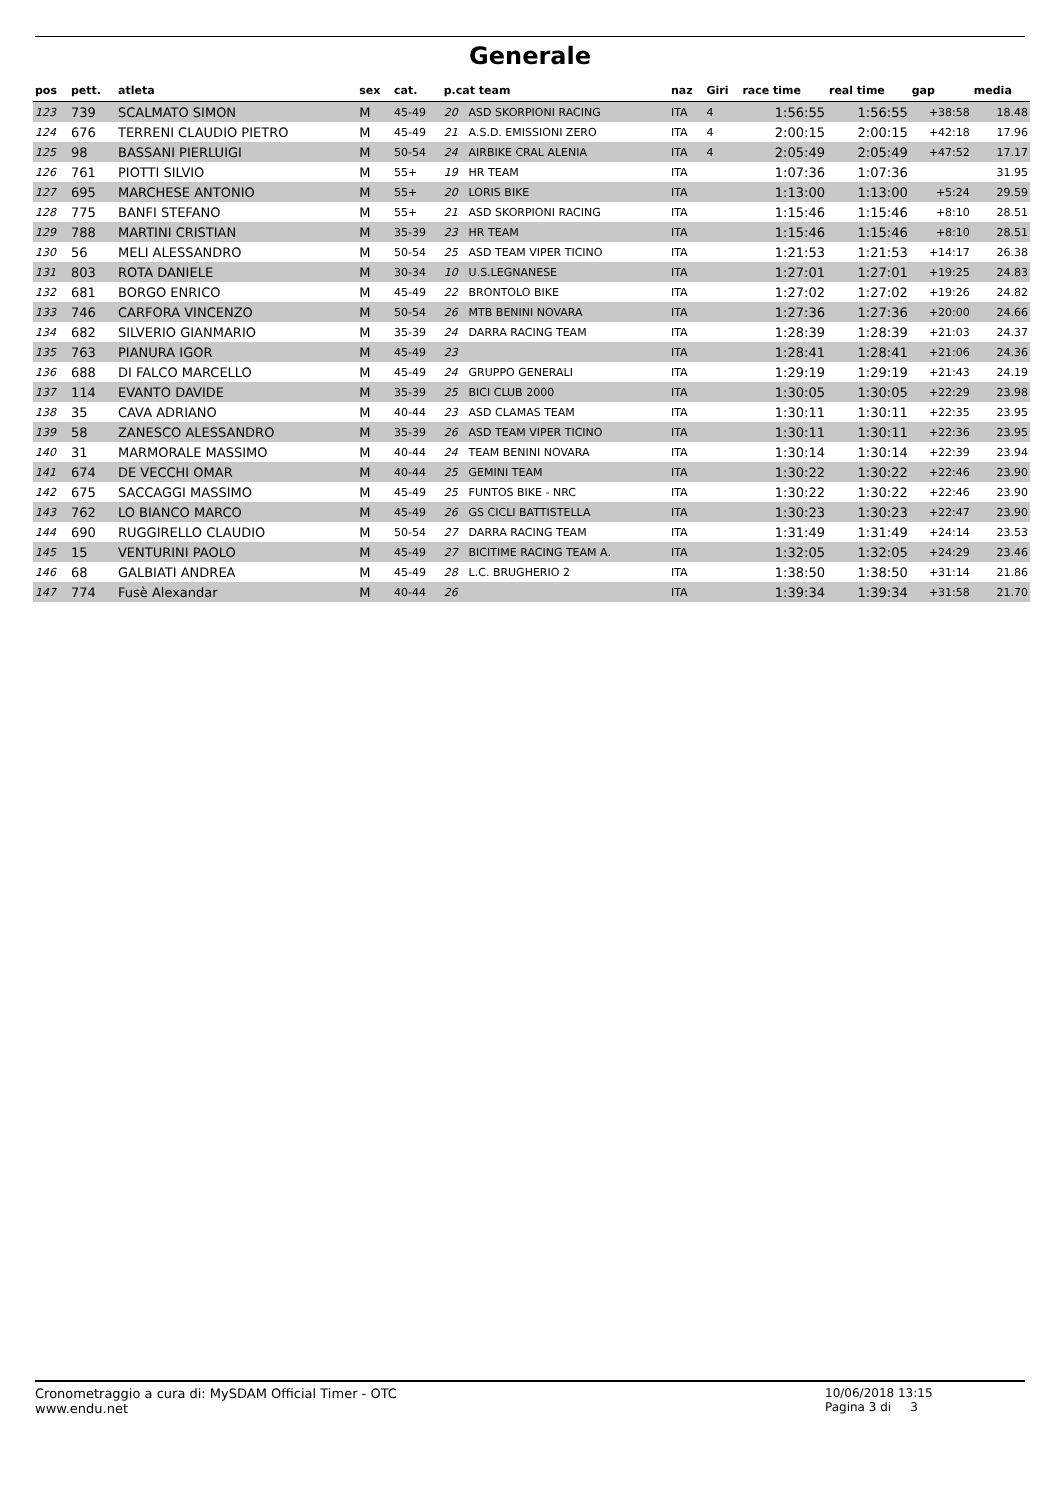Generale
| pos | pett. | atleta | sex | cat. | p.cat team | | naz | Giri | race time | real time | gap | media |
| --- | --- | --- | --- | --- | --- | --- | --- | --- | --- | --- | --- | --- |
| 123 | 739 | SCALMATO SIMON | M | 45-49 | 20 | ASD SKORPIONI RACING | ITA | 4 | 1:56:55 | 1:56:55 | +38:58 | 18.48 |
| 124 | 676 | TERRENI CLAUDIO PIETRO | M | 45-49 | 21 | A.S.D. EMISSIONI ZERO | ITA | 4 | 2:00:15 | 2:00:15 | +42:18 | 17.96 |
| 125 | 98 | BASSANI PIERLUIGI | M | 50-54 | 24 | AIRBIKE CRAL ALENIA | ITA | 4 | 2:05:49 | 2:05:49 | +47:52 | 17.17 |
| 126 | 761 | PIOTTI SILVIO | M | 55+ | 19 | HR TEAM | ITA | | 1:07:36 | 1:07:36 | | 31.95 |
| 127 | 695 | MARCHESE ANTONIO | M | 55+ | 20 | LORIS BIKE | ITA | | 1:13:00 | 1:13:00 | +5:24 | 29.59 |
| 128 | 775 | BANFI STEFANO | M | 55+ | 21 | ASD SKORPIONI RACING | ITA | | 1:15:46 | 1:15:46 | +8:10 | 28.51 |
| 129 | 788 | MARTINI CRISTIAN | M | 35-39 | 23 | HR TEAM | ITA | | 1:15:46 | 1:15:46 | +8:10 | 28.51 |
| 130 | 56 | MELI ALESSANDRO | M | 50-54 | 25 | ASD TEAM VIPER TICINO | ITA | | 1:21:53 | 1:21:53 | +14:17 | 26.38 |
| 131 | 803 | ROTA DANIELE | M | 30-34 | 10 | U.S.LEGNANESE | ITA | | 1:27:01 | 1:27:01 | +19:25 | 24.83 |
| 132 | 681 | BORGO ENRICO | M | 45-49 | 22 | BRONTOLO BIKE | ITA | | 1:27:02 | 1:27:02 | +19:26 | 24.82 |
| 133 | 746 | CARFORA VINCENZO | M | 50-54 | 26 | MTB BENINI NOVARA | ITA | | 1:27:36 | 1:27:36 | +20:00 | 24.66 |
| 134 | 682 | SILVERIO GIANMARIO | M | 35-39 | 24 | DARRA RACING TEAM | ITA | | 1:28:39 | 1:28:39 | +21:03 | 24.37 |
| 135 | 763 | PIANURA IGOR | M | 45-49 | 23 | | ITA | | 1:28:41 | 1:28:41 | +21:06 | 24.36 |
| 136 | 688 | DI FALCO MARCELLO | M | 45-49 | 24 | GRUPPO GENERALI | ITA | | 1:29:19 | 1:29:19 | +21:43 | 24.19 |
| 137 | 114 | EVANTO DAVIDE | M | 35-39 | 25 | BICI CLUB 2000 | ITA | | 1:30:05 | 1:30:05 | +22:29 | 23.98 |
| 138 | 35 | CAVA ADRIANO | M | 40-44 | 23 | ASD CLAMAS TEAM | ITA | | 1:30:11 | 1:30:11 | +22:35 | 23.95 |
| 139 | 58 | ZANESCO ALESSANDRO | M | 35-39 | 26 | ASD TEAM VIPER TICINO | ITA | | 1:30:11 | 1:30:11 | +22:36 | 23.95 |
| 140 | 31 | MARMORALE MASSIMO | M | 40-44 | 24 | TEAM BENINI NOVARA | ITA | | 1:30:14 | 1:30:14 | +22:39 | 23.94 |
| 141 | 674 | DE VECCHI OMAR | M | 40-44 | 25 | GEMINI TEAM | ITA | | 1:30:22 | 1:30:22 | +22:46 | 23.90 |
| 142 | 675 | SACCAGGI MASSIMO | M | 45-49 | 25 | FUNTOS BIKE - NRC | ITA | | 1:30:22 | 1:30:22 | +22:46 | 23.90 |
| 143 | 762 | LO BIANCO MARCO | M | 45-49 | 26 | GS CICLI BATTISTELLA | ITA | | 1:30:23 | 1:30:23 | +22:47 | 23.90 |
| 144 | 690 | RUGGIRELLO CLAUDIO | M | 50-54 | 27 | DARRA RACING TEAM | ITA | | 1:31:49 | 1:31:49 | +24:14 | 23.53 |
| 145 | 15 | VENTURINI PAOLO | M | 45-49 | 27 | BICITIME RACING TEAM A. | ITA | | 1:32:05 | 1:32:05 | +24:29 | 23.46 |
| 146 | 68 | GALBIATI ANDREA | M | 45-49 | 28 | L.C. BRUGHERIO 2 | ITA | | 1:38:50 | 1:38:50 | +31:14 | 21.86 |
| 147 | 774 | Fusè Alexandar | M | 40-44 | 26 | | ITA | | 1:39:34 | 1:39:34 | +31:58 | 21.70 |
Cronometraggio a cura di: MySDAM Official Timer - OTC
www.endu.net
10/06/2018 13:15
Pagina 3 di 3